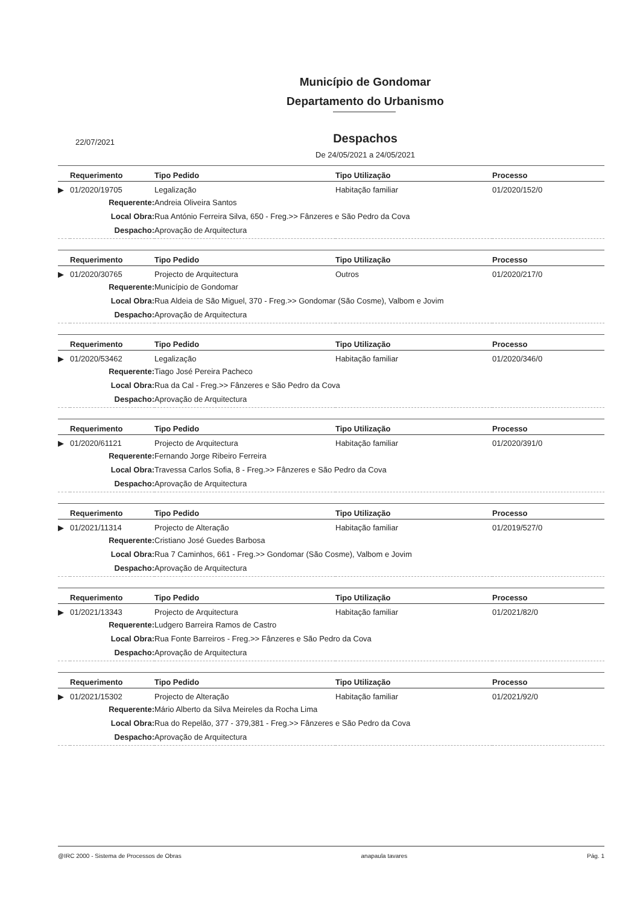Município de Gondomar
Departamento do Urbanismo
22/07/2021
Despachos
De 24/05/2021 a 24/05/2021
| | Requerimento | Tipo Pedido | Tipo Utilização | Processo |
| --- | --- | --- | --- | --- |
| ▶ | 01/2020/19705 | Legalização | Habitação familiar | 01/2020/152/0 |
| Requerente: | | Andreia Oliveira Santos | | |
| Local Obra: | | Rua António Ferreira Silva, 650 - Freg.>> Fânzeres e São Pedro da Cova | | |
| Despacho: | | Aprovação de Arquitectura | | |
| | Requerimento | Tipo Pedido | Tipo Utilização | Processo |
| --- | --- | --- | --- | --- |
| ▶ | 01/2020/30765 | Projecto de Arquitectura | Outros | 01/2020/217/0 |
| Requerente: | | Município de Gondomar | | |
| Local Obra: | | Rua Aldeia de São Miguel, 370 - Freg.>> Gondomar (São Cosme), Valbom e Jovim | | |
| Despacho: | | Aprovação de Arquitectura | | |
| | Requerimento | Tipo Pedido | Tipo Utilização | Processo |
| --- | --- | --- | --- | --- |
| ▶ | 01/2020/53462 | Legalização | Habitação familiar | 01/2020/346/0 |
| Requerente: | | Tiago José Pereira Pacheco | | |
| Local Obra: | | Rua da Cal - Freg.>> Fânzeres e São Pedro da Cova | | |
| Despacho: | | Aprovação de Arquitectura | | |
| | Requerimento | Tipo Pedido | Tipo Utilização | Processo |
| --- | --- | --- | --- | --- |
| ▶ | 01/2020/61121 | Projecto de Arquitectura | Habitação familiar | 01/2020/391/0 |
| Requerente: | | Fernando Jorge Ribeiro Ferreira | | |
| Local Obra: | | Travessa Carlos Sofia, 8 - Freg.>> Fânzeres e São Pedro da Cova | | |
| Despacho: | | Aprovação de Arquitectura | | |
| | Requerimento | Tipo Pedido | Tipo Utilização | Processo |
| --- | --- | --- | --- | --- |
| ▶ | 01/2021/11314 | Projecto de Alteração | Habitação familiar | 01/2019/527/0 |
| Requerente: | | Cristiano José Guedes Barbosa | | |
| Local Obra: | | Rua 7 Caminhos, 661 - Freg.>> Gondomar (São Cosme), Valbom e Jovim | | |
| Despacho: | | Aprovação de Arquitectura | | |
| | Requerimento | Tipo Pedido | Tipo Utilização | Processo |
| --- | --- | --- | --- | --- |
| ▶ | 01/2021/13343 | Projecto de Arquitectura | Habitação familiar | 01/2021/82/0 |
| Requerente: | | Ludgero Barreira Ramos de Castro | | |
| Local Obra: | | Rua Fonte Barreiros - Freg.>> Fânzeres e São Pedro da Cova | | |
| Despacho: | | Aprovação de Arquitectura | | |
| | Requerimento | Tipo Pedido | Tipo Utilização | Processo |
| --- | --- | --- | --- | --- |
| ▶ | 01/2021/15302 | Projecto de Alteração | Habitação familiar | 01/2021/92/0 |
| Requerente: | | Mário Alberto da Silva Meireles da Rocha Lima | | |
| Local Obra: | | Rua do Repelão, 377 - 379,381 - Freg.>> Fânzeres e São Pedro da Cova | | |
| Despacho: | | Aprovação de Arquitectura | | |
@IRC 2000 - Sistema de Processos de Obras anapaula tavares Pág. 1